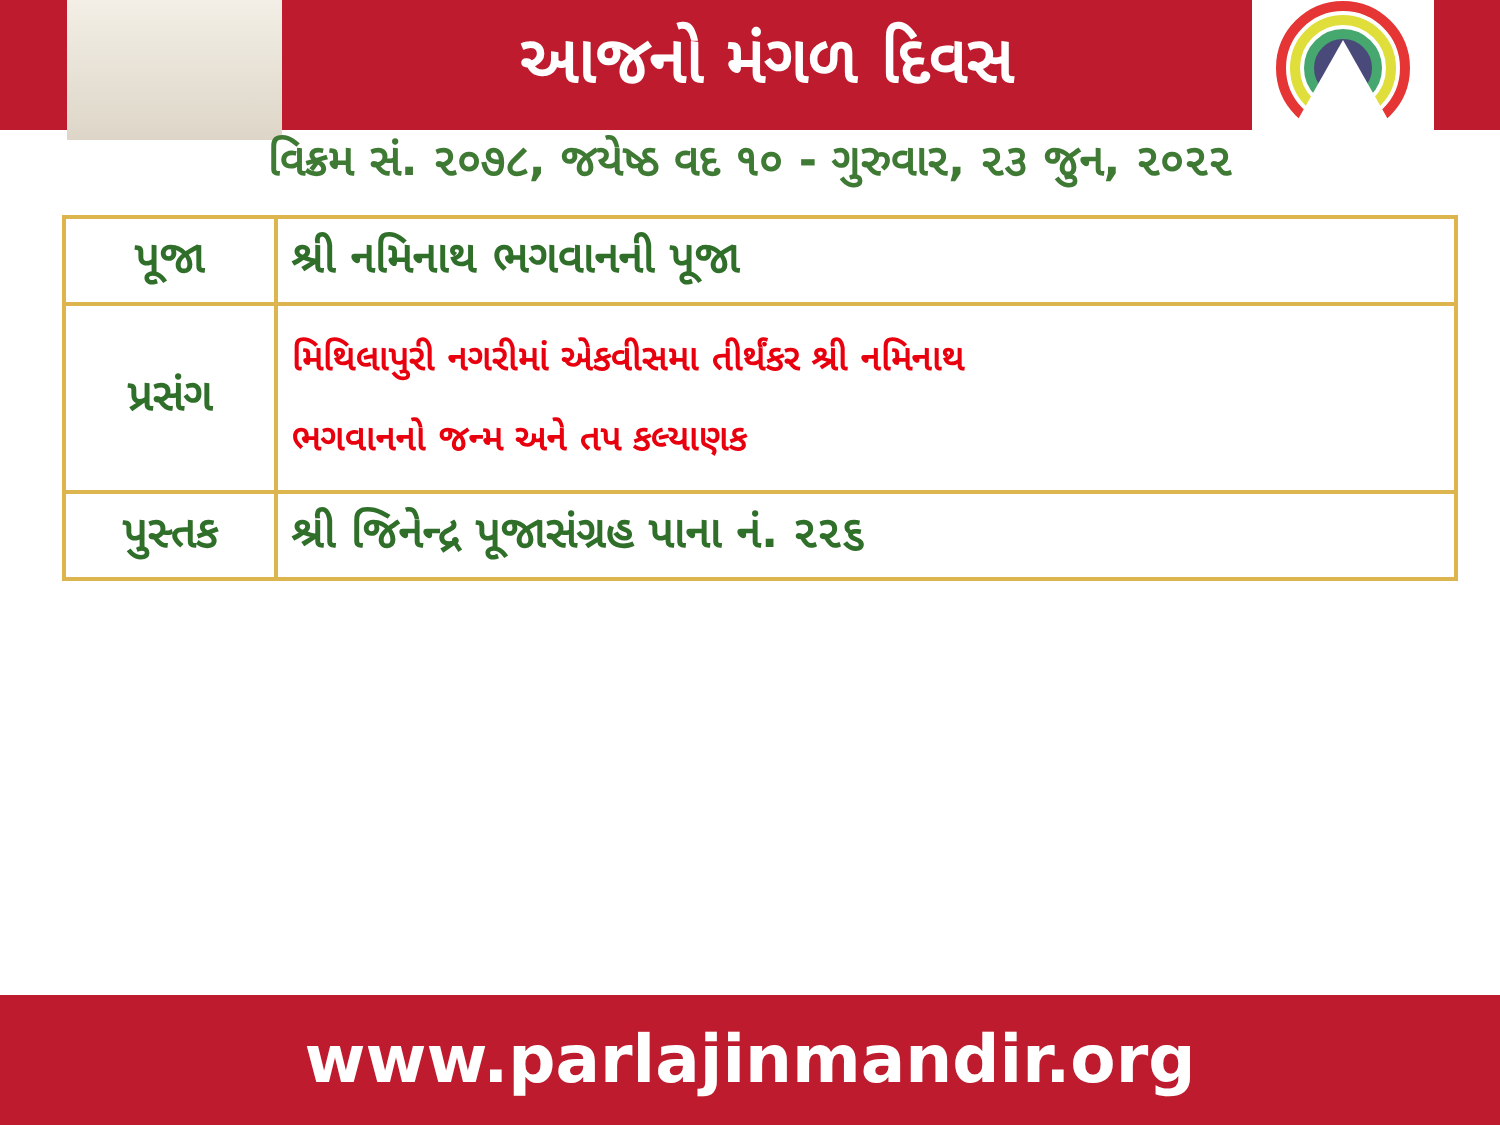આજનો મંગળ દિવસ
વિક્રમ સં. ૨૦૭૮, જયેષ્ઠ વદ ૧૦ - ગુરુવાર, ૨૩ જુન, ૨૦૨૨
| પૂજા | શ્રી નમિનાથ ભગવાનની પૂજા |
| પ્રસંગ | મિથિલાપુરી નગરીમાં એકવીસમા તીર્થંકર શ્રી નમિનાથ ભગવાનનો જન્મ અને તપ કલ્યાણક |
| પુસ્તક | શ્રી જિનેન્દ્ર પૂજાસંગ્રહ પાના નં. ૨૨૬ |
www.parlajinmandir.org